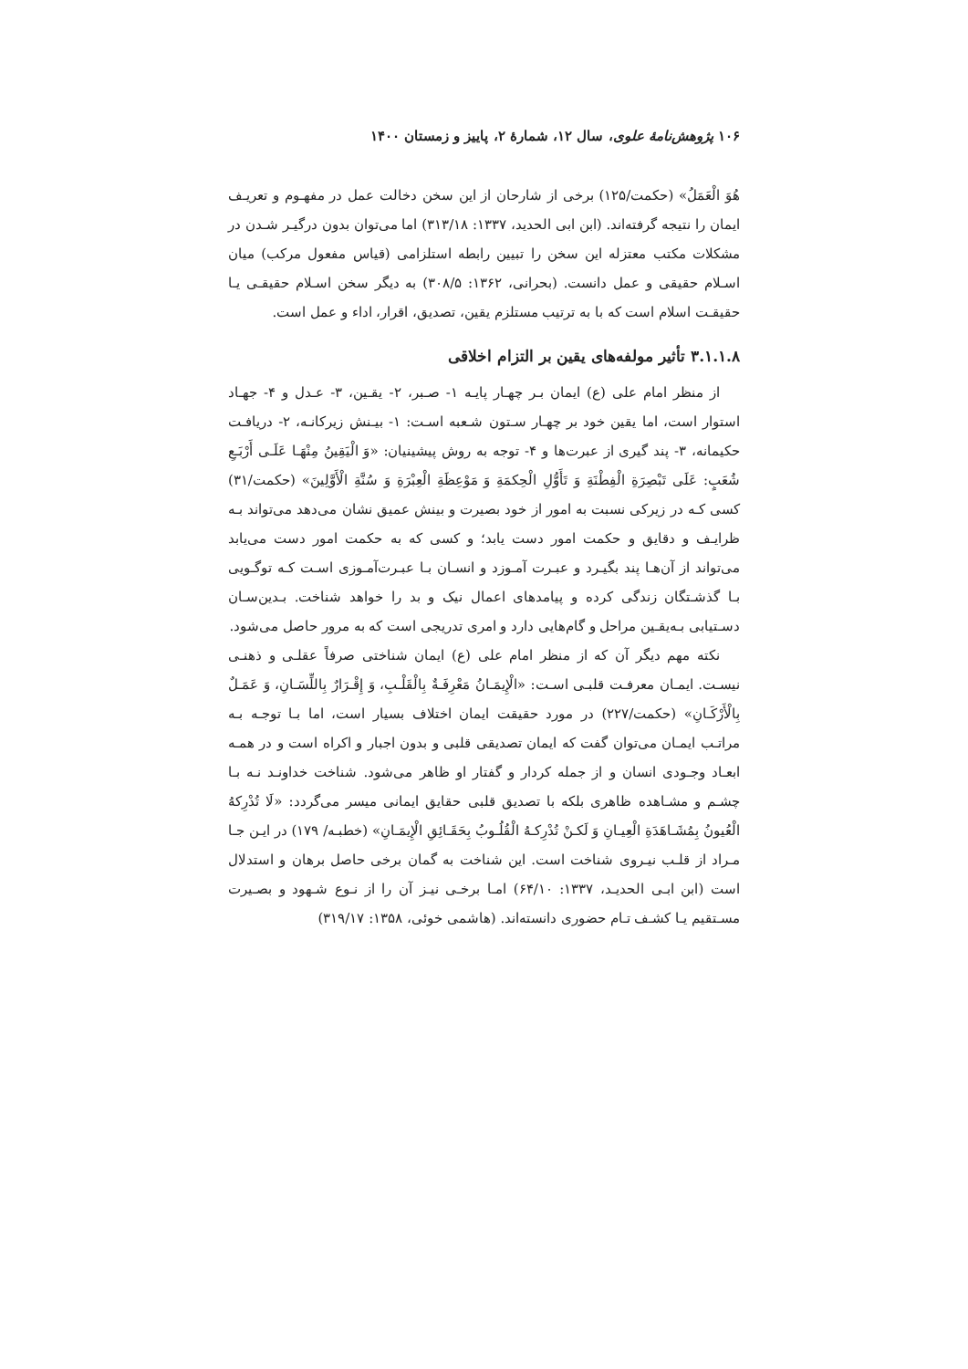۱۰۶ پژوهش‌نامهٔ علوی، سال ۱۲، شمارهٔ ۲، پاییز و زمستان ۱۴۰۰
هُوَ الْعَمَلُ» (حکمت/۱۲۵) برخی از شارحان از این سخن دخالت عمل در مفهـوم و تعریـف ایمان را نتیجه گرفته‌اند. (ابن ابی الحدید، ۱۳۳۷: ۳۱۳/۱۸) اما می‌توان بدون درگیـر شـدن در مشکلات مکتب معتزله این سخن را تبیین رابطه استلزامی (قیاس مفعول مرکب) میان اسـلام حقیقی و عمل دانست. (بحرانی، ۱۳۶۲: ۳۰۸/۵) به دیگر سخن اسـلام حقیقـی یـا حقیقـت اسلام است که با به ترتیب مستلزم یقین، تصدیق، اقرار، اداء و عمل است.
۳.۱.۱.۸ تأثیر مولفه‌های یقین بر التزام اخلاقی
از منظر امام علی (ع) ایمان بـر چهـار پایـه ۱- صـبر، ۲- یقـین، ۳- عـدل و ۴- جهـاد استوار است، اما یقین خود بر چهـار سـتون شـعبه اسـت: ۱- بیـنش زیرکانـه، ۲- دریافـت حکیمانه، ۳- پند گیری از عبرت‌ها و ۴- توجه به روش پیشینیان: «وَ الْيَقِينُ مِنْهَـا عَلَـى أَرْبَـعِ شُعَبٍ: عَلَى تَبْصِرَةِ الْفِطْنَةِ وَ تَأَوُّلِ الْحِكمَةِ وَ مَوْعِظَةِ الْعِبْرَةِ وَ سُنَّةِ الْأَوَّلِينَ» (حکمت/۳۱) کسی کـه در زیرکی نسبت به امور از خود بصیرت و بینش عمیق نشان می‌دهد می‌تواند بـه ظرایـف و دقایق و حکمت امور دست یابد؛ و کسی که به حکمت امور دست می‌یابد می‌تواند از آن‌هـا پند بگیـرد و عبـرت آمـوزد و انسـان بـا عبـرت‌آمـوزی اسـت کـه توگـویی بـا گذشـتگان زندگی کرده و پیامدهای اعمال نیک و بد را خواهد شناخت. بـدین‌سـان دسـتیابی بـه‌یقـین مراحل و گام‌هایی دارد و امری تدریجی است که به مرور حاصل می‌شود.
نکته مهم دیگر آن که از منظر امام علی (ع) ایمان شناختی صرفاً عقلـی و ذهنـی نیسـت. ایمـان معرفـت قلبـی اسـت: «الْإِيمَـانُ مَعْرِفَـةٌ بِالْقَلْـبِ، وَ إِقْـرَارٌ بِاللِّسَـانِ، وَ عَمَـلٌ بِالْأَرْكَـانِ» (حکمت/۲۲۷) در مورد حقیقت ایمان اختلاف بسیار است، اما بـا توجـه بـه مراتـب ایمـان می‌توان گفت که ایمان تصدیقی قلبی و بدون اجبار و اکراه است و در همـه ابعـاد وجـودی انسان و از جمله کردار و گفتار او ظاهر می‌شود. شناخت خداونـد نـه بـا چشـم و مشـاهده ظاهری بلکه با تصدیق قلبی حقایق ایمانی میسر می‌گردد: «لَا تُدْرِكهُ الْعُيونُ بِمُشَـاهَدَةِ الْعِيـانِ وَ لَكـنْ تُدْرِكـهُ الْقُلُـوبُ بِحَقَـائِقِ الْإِيمَـانِ» (خطبـه/ ۱۷۹) در ایـن جـا مـراد از قلـب نیـروی شناخت است. این شناخت به گمان برخی حاصل برهان و استدلال است (ابن ابـی الحدیـد، ۱۳۳۷: ۶۴/۱۰) امـا برخـی نیـز آن را از نـوع شـهود و بصـیرت مسـتقیم یـا کشـف تـام حضوری دانسته‌اند. (هاشمی خوئی، ۱۳۵۸: ۳۱۹/۱۷)